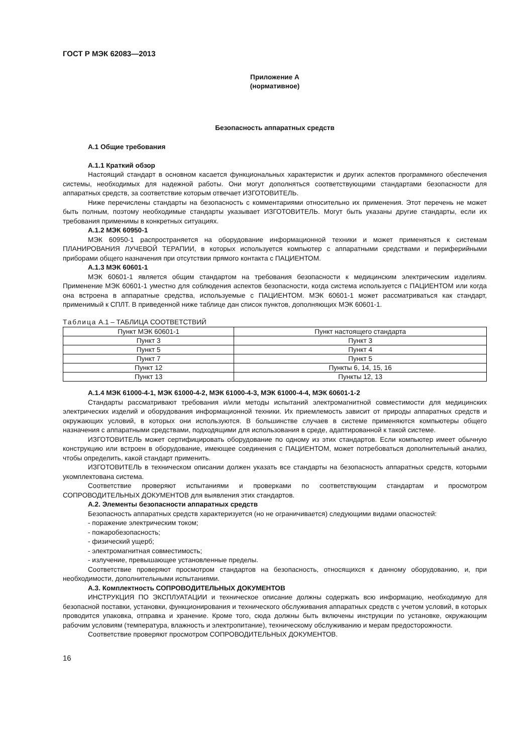ГОСТ Р МЭК 62083—2013
Приложение А
(нормативное)
Безопасность аппаратных средств
А.1 Общие требования
А.1.1 Краткий обзор
Настоящий стандарт в основном касается функциональных характеристик и других аспектов программного обеспечения системы, необходимых для надежной работы. Они могут дополняться соответствующими стандартами безопасности для аппаратных средств, за соответствие которым отвечает ИЗГОТОВИТЕЛЬ.
Ниже перечислены стандарты на безопасность с комментариями относительно их применения. Этот перечень не может быть полным, поэтому необходимые стандарты указывает ИЗГОТОВИТЕЛЬ. Могут быть указаны другие стандарты, если их требования применимы в конкретных ситуациях.
А.1.2 МЭК 60950-1
МЭК 60950-1 распространяется на оборудование информационной техники и может применяться к системам ПЛАНИРОВАНИЯ ЛУЧЕВОЙ ТЕРАПИИ, в которых используется компьютер с аппаратными средствами и периферийными приборами общего назначения при отсутствии прямого контакта с ПАЦИЕНТОМ.
А.1.3 МЭК 60601-1
МЭК 60601-1 является общим стандартом на требования безопасности к медицинским электрическим изделиям. Применение МЭК 60601-1 уместно для соблюдения аспектов безопасности, когда система используется с ПАЦИЕНТОМ или когда она встроена в аппаратные средства, используемые с ПАЦИЕНТОМ. МЭК 60601-1 может рассматриваться как стандарт, применимый к СПЛТ. В приведенной ниже таблице дан список пунктов, дополняющих МЭК 60601-1.
Таблица А.1 – ТАБЛИЦА СООТВЕТСТВИЙ
| Пункт МЭК 60601-1 | Пункт настоящего стандарта |
| --- | --- |
| Пункт 3 | Пункт 3 |
| Пункт 5 | Пункт 4 |
| Пункт 7 | Пункт 5 |
| Пункт 12 | Пункты 6, 14, 15, 16 |
| Пункт 13 | Пункты 12, 13 |
А.1.4 МЭК 61000-4-1, МЭК 61000-4-2, МЭК 61000-4-3, МЭК 61000-4-4, МЭК 60601-1-2
Стандарты рассматривают требования и/или методы испытаний электромагнитной совместимости для медицинских электрических изделий и оборудования информационной техники. Их приемлемость зависит от природы аппаратных средств и окружающих условий, в которых они используются. В большинстве случаев в системе применяются компьютеры общего назначения с аппаратными средствами, подходящими для использования в среде, адаптированной к такой системе.
ИЗГОТОВИТЕЛЬ может сертифицировать оборудование по одному из этих стандартов. Если компьютер имеет обычную конструкцию или встроен в оборудование, имеющее соединения с ПАЦИЕНТОМ, может потребоваться дополнительный анализ, чтобы определить, какой стандарт применить.
ИЗГОТОВИТЕЛЬ в техническом описании должен указать все стандарты на безопасность аппаратных средств, которыми укомплектована система.
Соответствие проверяют испытаниями и проверками по соответствующим стандартам и просмотром СОПРОВОДИТЕЛЬНЫХ ДОКУМЕНТОВ для выявления этих стандартов.
А.2. Элементы безопасности аппаратных средств
Безопасность аппаратных средств характеризуется (но не ограничивается) следующими видами опасностей:
- поражение электрическим током;
- пожаробезопасность;
- физический ущерб;
- электромагнитная совместимость;
- излучение, превышающее установленные пределы.
Соответствие проверяют просмотром стандартов на безопасность, относящихся к данному оборудованию, и, при необходимости, дополнительными испытаниями.
А.3. Комплектность СОПРОВОДИТЕЛЬНЫХ ДОКУМЕНТОВ
ИНСТРУКЦИЯ ПО ЭКСПЛУАТАЦИИ и техническое описание должны содержать всю информацию, необходимую для безопасной поставки, установки, функционирования и технического обслуживания аппаратных средств с учетом условий, в которых проводится упаковка, отправка и хранение. Кроме того, сюда должны быть включены инструкции по установке, окружающим рабочим условиям (температура, влажность и электропитание), техническому обслуживанию и мерам предосторожности.
Соответствие проверяют просмотром СОПРОВОДИТЕЛЬНЫХ ДОКУМЕНТОВ.
16